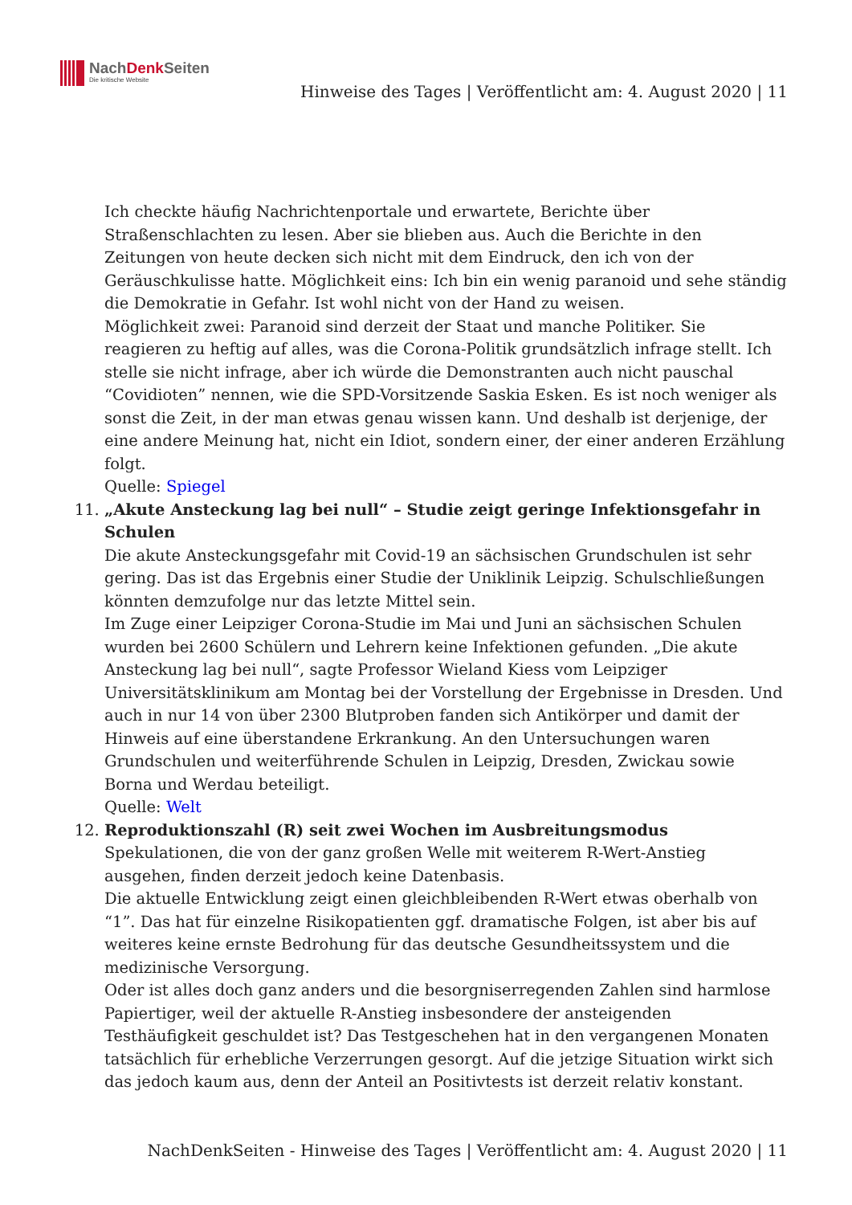NachDenk Seiten
Die kritische Website
Hinweise des Tages | Veröffentlicht am: 4. August 2020 | 11
Ich checkte häufig Nachrichtenportale und erwartete, Berichte über Straßenschlachten zu lesen. Aber sie blieben aus. Auch die Berichte in den Zeitungen von heute decken sich nicht mit dem Eindruck, den ich von der Geräuschkulisse hatte. Möglichkeit eins: Ich bin ein wenig paranoid und sehe ständig die Demokratie in Gefahr. Ist wohl nicht von der Hand zu weisen.
Möglichkeit zwei: Paranoid sind derzeit der Staat und manche Politiker. Sie reagieren zu heftig auf alles, was die Corona-Politik grundsätzlich infrage stellt. Ich stelle sie nicht infrage, aber ich würde die Demonstranten auch nicht pauschal “Covidioten” nennen, wie die SPD-Vorsitzende Saskia Esken. Es ist noch weniger als sonst die Zeit, in der man etwas genau wissen kann. Und deshalb ist derjenige, der eine andere Meinung hat, nicht ein Idiot, sondern einer, der einer anderen Erzählung folgt.
Quelle: Spiegel
11. „Akute Ansteckung lag bei null“ – Studie zeigt geringe Infektionsgefahr in Schulen
Die akute Ansteckungsgefahr mit Covid-19 an sächsischen Grundschulen ist sehr gering. Das ist das Ergebnis einer Studie der Uniklinik Leipzig. Schulschließungen könnten demzufolge nur das letzte Mittel sein.
Im Zuge einer Leipziger Corona-Studie im Mai und Juni an sächsischen Schulen wurden bei 2600 Schülern und Lehrern keine Infektionen gefunden. „Die akute Ansteckung lag bei null“, sagte Professor Wieland Kiess vom Leipziger Universitätsklinikum am Montag bei der Vorstellung der Ergebnisse in Dresden. Und auch in nur 14 von über 2300 Blutproben fanden sich Antikörper und damit der Hinweis auf eine überstandene Erkrankung. An den Untersuchungen waren Grundschulen und weiterführende Schulen in Leipzig, Dresden, Zwickau sowie Borna und Werdau beteiligt.
Quelle: Welt
12. Reproduktionszahl (R) seit zwei Wochen im Ausbreitungsmodus
Spekulationen, die von der ganz großen Welle mit weiterem R-Wert-Anstieg ausgehen, finden derzeit jedoch keine Datenbasis.
Die aktuelle Entwicklung zeigt einen gleichbleibenden R-Wert etwas oberhalb von “1”. Das hat für einzelne Risikopatienten ggf. dramatische Folgen, ist aber bis auf weiteres keine ernste Bedrohung für das deutsche Gesundheitssystem und die medizinische Versorgung.
Oder ist alles doch ganz anders und die besorgniserregenden Zahlen sind harmlose Papiertiger, weil der aktuelle R-Anstieg insbesondere der ansteigenden Testhäufigkeit geschuldet ist? Das Testgeschehen hat in den vergangenen Monaten tatsächlich für erhebliche Verzerrungen gesorgt. Auf die jetzige Situation wirkt sich das jedoch kaum aus, denn der Anteil an Positivtests ist derzeit relativ konstant.
NachDenkSeiten - Hinweise des Tages | Veröffentlicht am: 4. August 2020 | 11